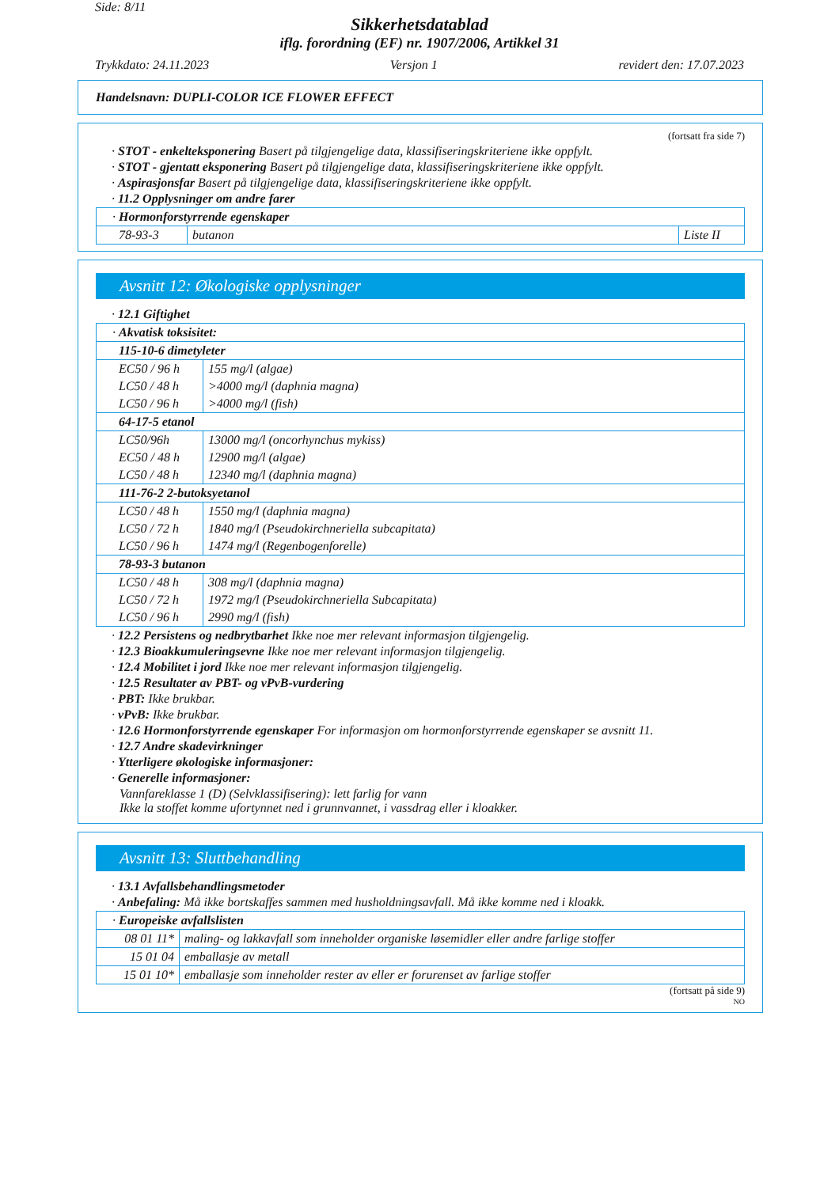Side: 8/11
Sikkerhetsdatablad
iflg. forordning (EF) nr. 1907/2006, Artikkel 31
Trykkdato: 24.11.2023 Versjon 1 revidert den: 17.07.2023
Handelsnavn: DUPLI-COLOR ICE FLOWER EFFECT
(fortsatt fra side 7)
· STOT - enkelteksponering Basert på tilgjengelige data, klassifiseringskriteriene ikke oppfylt.
· STOT - gjentatt eksponering Basert på tilgjengelige data, klassifiseringskriteriene ikke oppfylt.
· Aspirasjonsfar Basert på tilgjengelige data, klassifiseringskriteriene ikke oppfylt.
· 11.2 Opplysninger om andre farer
| · Hormonforstyrrende egenskaper | | |
| 78-93-3 | butanon | Liste II |
Avsnitt 12: Økologiske opplysninger
· 12.1 Giftighet
| · Akvatisk toksisitet: | |
| 115-10-6 dimetyleter | |
| EC50 / 96 h | 155 mg/l (algae) |
| LC50 / 48 h | >4000 mg/l (daphnia magna) |
| LC50 / 96 h | >4000 mg/l (fish) |
| 64-17-5 etanol | |
| LC50/96h | 13000 mg/l (oncorhynchus mykiss) |
| EC50 / 48 h | 12900 mg/l (algae) |
| LC50 / 48 h | 12340 mg/l (daphnia magna) |
| 111-76-2 2-butoksyetanol | |
| LC50 / 48 h | 1550 mg/l (daphnia magna) |
| LC50 / 72 h | 1840 mg/l (Pseudokirchneriella subcapitata) |
| LC50 / 96 h | 1474 mg/l (Regenbogenforelle) |
| 78-93-3 butanon | |
| LC50 / 48 h | 308 mg/l (daphnia magna) |
| LC50 / 72 h | 1972 mg/l (Pseudokirchneriella Subcapitata) |
| LC50 / 96 h | 2990 mg/l (fish) |
· 12.2 Persistens og nedbrytbarhet Ikke noe mer relevant informasjon tilgjengelig.
· 12.3 Bioakkumuleringsevne Ikke noe mer relevant informasjon tilgjengelig.
· 12.4 Mobilitet i jord Ikke noe mer relevant informasjon tilgjengelig.
· 12.5 Resultater av PBT- og vPvB-vurdering
· PBT: Ikke brukbar.
· vPvB: Ikke brukbar.
· 12.6 Hormonforstyrrende egenskaper For informasjon om hormonforstyrrende egenskaper se avsnitt 11.
· 12.7 Andre skadevirkninger
· Ytterligere økologiske informasjoner:
· Generelle informasjoner:
Vannfareklasse 1 (D) (Selvklassifisering): lett farlig for vann
Ikke la stoffet komme ufortynnet ned i grunnvannet, i vassdrag eller i kloakker.
Avsnitt 13: Sluttbehandling
· 13.1 Avfallsbehandlingsmetoder
· Anbefaling: Må ikke bortskaffes sammen med husholdningsavfall. Må ikke komme ned i kloakk.
| · Europeiske avfallslisten | |
| 08 01 11* | maling- og lakkavfall som inneholder organiske løsemidler eller andre farlige stoffer |
| 15 01 04 | emballasje av metall |
| 15 01 10* | emballasje som inneholder rester av eller er forurenset av farlige stoffer |
(fortsatt på side 9)
NO